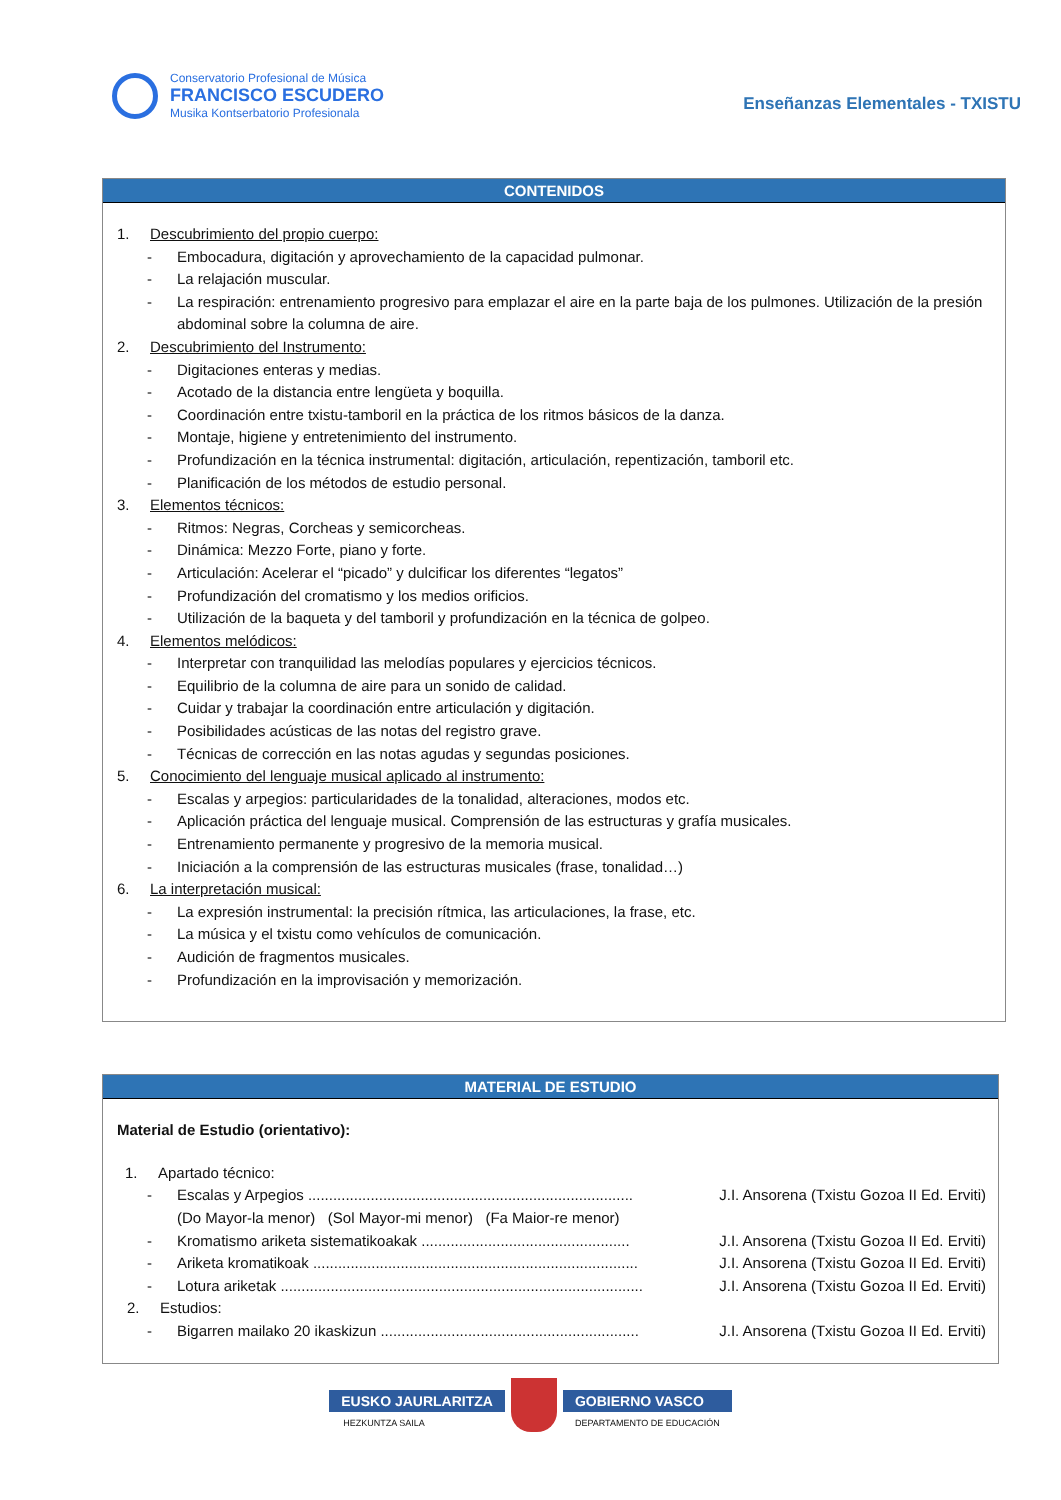Conservatorio Profesional de Música
FRANCISCO ESCUDERO
Musika Kontserbatorio Profesionala
Enseñanzas Elementales - TXISTU
CONTENIDOS
1. Descubrimiento del propio cuerpo:
- Embocadura, digitación y aprovechamiento de la capacidad pulmonar.
- La relajación muscular.
- La respiración: entrenamiento progresivo para emplazar el aire en la parte baja de los pulmones. Utilización de la presión abdominal sobre la columna de aire.
2. Descubrimiento del Instrumento:
- Digitaciones enteras y medias.
- Acotado de la distancia entre lengüeta y boquilla.
- Coordinación entre txistu-tamboril en la práctica de los ritmos básicos de la danza.
- Montaje, higiene y entretenimiento del instrumento.
- Profundización en la técnica instrumental: digitación, articulación, repentización, tamboril etc.
- Planificación de los métodos de estudio personal.
3. Elementos técnicos:
- Ritmos: Negras, Corcheas y semicorcheas.
- Dinámica: Mezzo Forte, piano y forte.
- Articulación: Acelerar el “picado” y dulcificar los diferentes “legatos”
- Profundización del cromatismo y los medios orificios.
- Utilización de la baqueta y del tamboril y profundización en la técnica de golpeo.
4. Elementos melódicos:
- Interpretar con tranquilidad las melodías populares y ejercicios técnicos.
- Equilibrio de la columna de aire para un sonido de calidad.
- Cuidar y trabajar la coordinación entre articulación y digitación.
- Posibilidades acústicas de las notas del registro grave.
- Técnicas de corrección en las notas agudas y segundas posiciones.
5. Conocimiento del lenguaje musical aplicado al instrumento:
- Escalas y arpegios: particularidades de la tonalidad, alteraciones, modos etc.
- Aplicación práctica del lenguaje musical. Comprensión de las estructuras y grafía musicales.
- Entrenamiento permanente y progresivo de la memoria musical.
- Iniciación a la comprensión de las estructuras musicales (frase, tonalidad…)
6. La interpretación musical:
- La expresión instrumental: la precisión rítmica, las articulaciones, la frase, etc.
- La música y el txistu como vehículos de comunicación.
- Audición de fragmentos musicales.
- Profundización en la improvisación y memorización.
MATERIAL DE ESTUDIO
Material de Estudio (orientativo):
1. Apartado técnico:
- Escalas y Arpegios .............................................................................. J.I. Ansorena (Txistu Gozoa II Ed. Erviti)
(Do Mayor-la menor) (Sol Mayor-mi menor) (Fa Maior-re menor)
- Kromatismo ariketa sistematikoakak .................................................. J.I. Ansorena (Txistu Gozoa II Ed. Erviti)
- Ariketa kromatikoak .............................................................................. J.I. Ansorena (Txistu Gozoa II Ed. Erviti)
- Lotura ariketak ....................................................................................... J.I. Ansorena (Txistu Gozoa II Ed. Erviti)
2. Estudios:
- Bigarren mailako 20 ikaskizun .............................................................. J.I. Ansorena (Txistu Gozoa II Ed. Erviti)
EUSKO JAURLARITZA
HEZKUNTZA SAILA
GOBIERNO VASCO
DEPARTAMENTO DE EDUCACIÓN